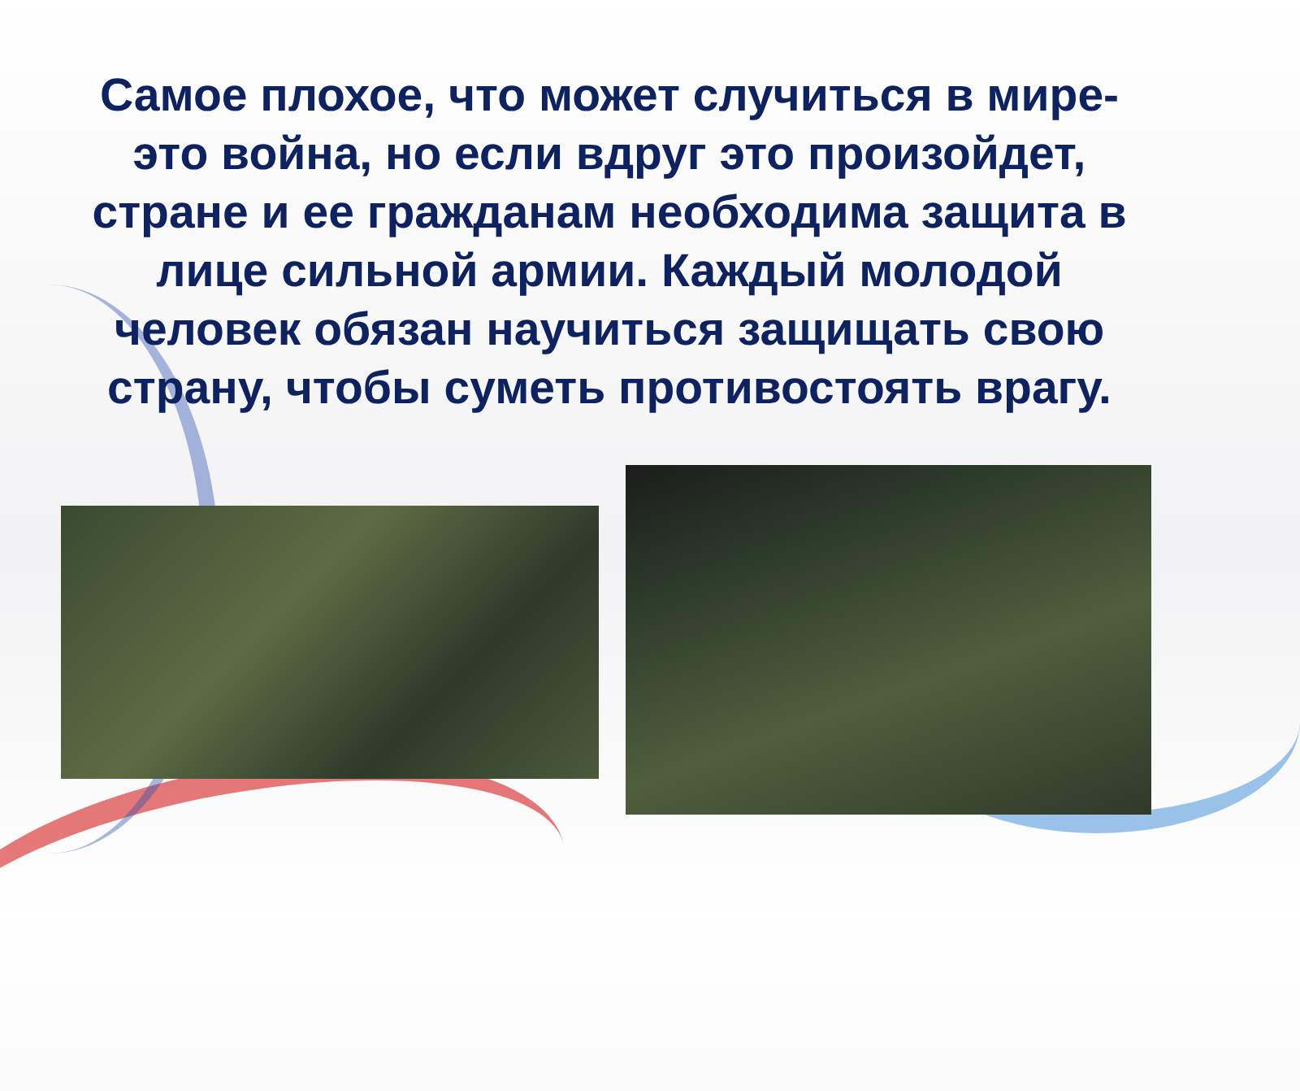Самое плохое, что может случиться в мире-это война, но если вдруг это произойдет, стране и ее гражданам необходима защита в лице сильной армии. Каждый молодой человек обязан научиться защищать свою страну, чтобы суметь противостоять врагу.